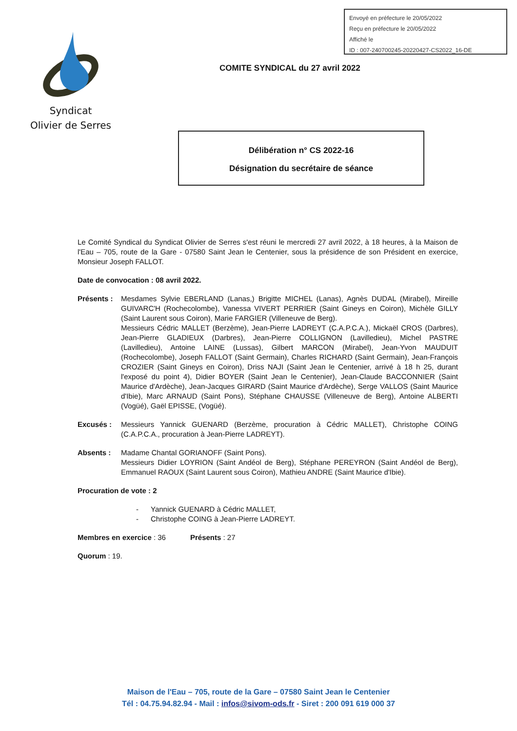Envoyé en préfecture le 20/05/2022
Reçu en préfecture le 20/05/2022
Affiché le
ID : 007-240700245-20220427-CS2022_16-DE
Syndicat
Olivier de Serres
COMITE SYNDICAL du 27 avril 2022
Délibération n° CS 2022-16
Désignation du secrétaire de séance
Le Comité Syndical du Syndicat Olivier de Serres s'est réuni le mercredi 27 avril 2022, à 18 heures, à la Maison de l'Eau – 705, route de la Gare - 07580 Saint Jean le Centenier, sous la présidence de son Président en exercice, Monsieur Joseph FALLOT.
Date de convocation : 08 avril 2022.
Présents :
Mesdames Sylvie EBERLAND (Lanas,) Brigitte MICHEL (Lanas), Agnès DUDAL (Mirabel), Mireille GUIVARC'H (Rochecolombe), Vanessa VIVERT PERRIER (Saint Gineys en Coiron), Michèle GILLY (Saint Laurent sous Coiron), Marie FARGIER (Villeneuve de Berg).
Messieurs Cédric MALLET (Berzème), Jean-Pierre LADREYT (C.A.P.C.A.), Mickaël CROS (Darbres), Jean-Pierre GLADIEUX (Darbres), Jean-Pierre COLLIGNON (Lavilledieu), Michel PASTRE (Lavilledieu), Antoine LAINE (Lussas), Gilbert MARCON (Mirabel), Jean-Yvon MAUDUIT (Rochecolombe), Joseph FALLOT (Saint Germain), Charles RICHARD (Saint Germain), Jean-François CROZIER (Saint Gineys en Coiron), Driss NAJI (Saint Jean le Centenier, arrivé à 18 h 25, durant l'exposé du point 4), Didier BOYER (Saint Jean le Centenier), Jean-Claude BACCONNIER (Saint Maurice d'Ardèche), Jean-Jacques GIRARD (Saint Maurice d'Ardèche), Serge VALLOS (Saint Maurice d'Ibie), Marc ARNAUD (Saint Pons), Stéphane CHAUSSE (Villeneuve de Berg), Antoine ALBERTI (Vogüé), Gaël EPISSE, (Vogüé).
Excusés : Messieurs Yannick GUENARD (Berzème, procuration à Cédric MALLET), Christophe COING (C.A.P.C.A., procuration à Jean-Pierre LADREYT).
Absents : Madame Chantal GORIANOFF (Saint Pons).
Messieurs Didier LOYRION (Saint Andéol de Berg), Stéphane PEREYRON (Saint Andéol de Berg), Emmanuel RAOUX (Saint Laurent sous Coiron), Mathieu ANDRE (Saint Maurice d'Ibie).
Procuration de vote : 2
- Yannick GUENARD à Cédric MALLET,
- Christophe COING à Jean-Pierre LADREYT.
Membres en exercice : 36 Présents : 27
Quorum : 19.
Maison de l'Eau – 705, route de la Gare – 07580 Saint Jean le Centenier
Tél : 04.75.94.82.94 - Mail : infos@sivom-ods.fr - Siret : 200 091 619 000 37